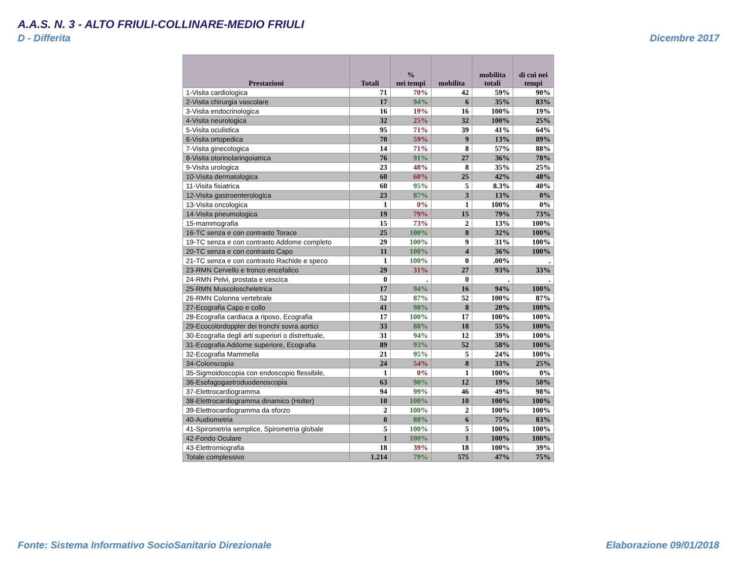A.A.S. N. 3 - ALTO FRIULI-COLLINARE-MEDIO FRIULI
D - Differita Dicembre 2017
| Prestazioni | Totali | % nei tempi | mobilita | mobilita totali | di cui nei tempi |
| --- | --- | --- | --- | --- | --- |
| 1-Visita cardiologica | 71 | 70% | 42 | 59% | 90% |
| 2-Visita chirurgia vascolare | 17 | 94% | 6 | 35% | 83% |
| 3-Visita endocrinologica | 16 | 19% | 16 | 100% | 19% |
| 4-Visita neurologica | 32 | 25% | 32 | 100% | 25% |
| 5-Visita oculistica | 95 | 71% | 39 | 41% | 64% |
| 6-Visita ortopedica | 70 | 59% | 9 | 13% | 89% |
| 7-Visita ginecologica | 14 | 71% | 8 | 57% | 88% |
| 8-Visita otorinolaringoiatrica | 76 | 91% | 27 | 36% | 78% |
| 9-Visita urologica | 23 | 48% | 8 | 35% | 25% |
| 10-Visita dermatologica | 60 | 60% | 25 | 42% | 48% |
| 11-Visita fisiatrica | 60 | 95% | 5 | 8.3% | 40% |
| 12-Visita gastroenterologica | 23 | 87% | 3 | 13% | 0% |
| 13-Visita oncologica | 1 | 0% | 1 | 100% | 0% |
| 14-Visita pneumologica | 19 | 79% | 15 | 79% | 73% |
| 15-mammografia | 15 | 73% | 2 | 13% | 100% |
| 16-TC senza e con contrasto Torace | 25 | 100% | 8 | 32% | 100% |
| 19-TC senza e con contrasto Addome completo | 29 | 100% | 9 | 31% | 100% |
| 20-TC senza e con contrasto Capo | 11 | 100% | 4 | 36% | 100% |
| 21-TC senza e con contrasto Rachide e speco | 1 | 100% | 0 | .00% | . |
| 23-RMN Cervello e tronco encefalico | 29 | 31% | 27 | 93% | 33% |
| 24-RMN Pelvi, prostata e vescica | 0 | . | 0 | . | . |
| 25-RMN Muscoloscheletrica | 17 | 94% | 16 | 94% | 100% |
| 26-RMN Colonna vertebrale | 52 | 87% | 52 | 100% | 87% |
| 27-Ecografia Capo e collo | 41 | 98% | 8 | 20% | 100% |
| 28-Ecografia cardiaca a riposo, Ecografia | 17 | 100% | 17 | 100% | 100% |
| 29-Ecocolordoppler dei tronchi sovra aortici | 33 | 88% | 18 | 55% | 100% |
| 30-Ecografia degli arti superiori o distrettuale, | 31 | 94% | 12 | 39% | 100% |
| 31-Ecografia Addome superiore, Ecografia | 89 | 93% | 52 | 58% | 100% |
| 32-Ecografia Mammella | 21 | 95% | 5 | 24% | 100% |
| 34-Colonscopia | 24 | 54% | 8 | 33% | 25% |
| 35-Sigmoidoscopia con endoscopio flessibile, | 1 | 0% | 1 | 100% | 0% |
| 36-Esofagogastroduodenoscopia | 63 | 90% | 12 | 19% | 50% |
| 37-Elettrocardiogramma | 94 | 99% | 46 | 49% | 98% |
| 38-Elettrocardiogramma dinamico (Holter) | 10 | 100% | 10 | 100% | 100% |
| 39-Elettrocardiogramma da sforzo | 2 | 100% | 2 | 100% | 100% |
| 40-Audiometria | 8 | 88% | 6 | 75% | 83% |
| 41-Spirometria semplice, Spirometria globale | 5 | 100% | 5 | 100% | 100% |
| 42-Fondo Oculare | 1 | 100% | 1 | 100% | 100% |
| 43-Elettromiografia | 18 | 39% | 18 | 100% | 39% |
| Totale complessivo | 1.214 | 79% | 575 | 47% | 75% |
Fonte: Sistema Informativo SocioSanitario Direzionale
Elaborazione 09/01/2018